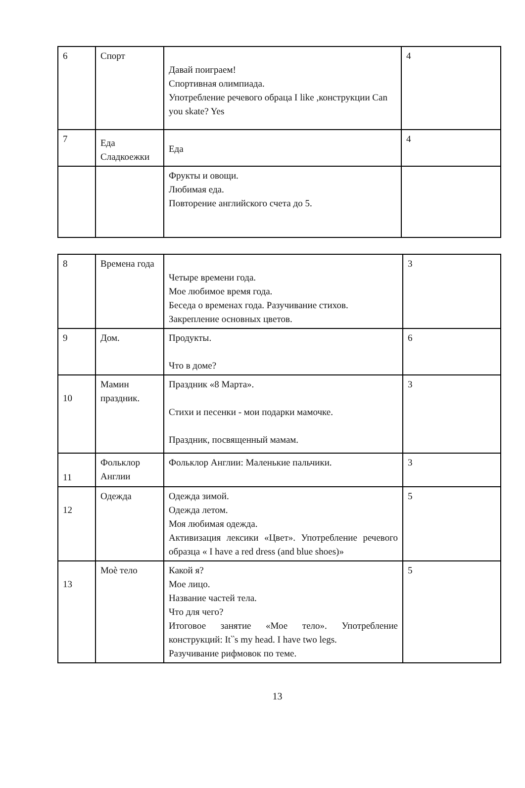| 6 | Спорт | Давай поиграем! Спортивная олимпиада. Употребление речевого обраца I like ,конструкции Can you skate? Yes | 4 |
| 7 | Еда Сладкоежки | Еда | 4 |
| | | Фрукты и овощи. Любимая еда. Повторение английского счета до 5. | |
| 8 | Времена года | Четыре времени года. Мое любимое время года. Беседа о временах года. Разучивание стихов. Закрепление основных цветов. | 3 |
| 9 | Дом. | Продукты. Что в доме? | 6 |
| 10 | Мамин праздник. | Праздник «8 Марта». Стихи и песенки - мои подарки мамочке. Праздник, посвященный мамам. | 3 |
| 11 | Фольклор Англии | Фольклор Англии: Маленькие пальчики. | 3 |
| 12 | Одежда | Одежда зимой. Одежда летом. Моя любимая одежда. Активизация лексики «Цвет». Употребление речевого образца « I have a red dress (and blue shoes)» | 5 |
| 13 | Моѐ тело | Какой я? Мое лицо. Название частей тела. Что для чего? Итоговое занятие «Мое тело». Употребление конструкций: It‵‵s my head. I have two legs. Разучивание рифмовок по теме. | 5 |
13